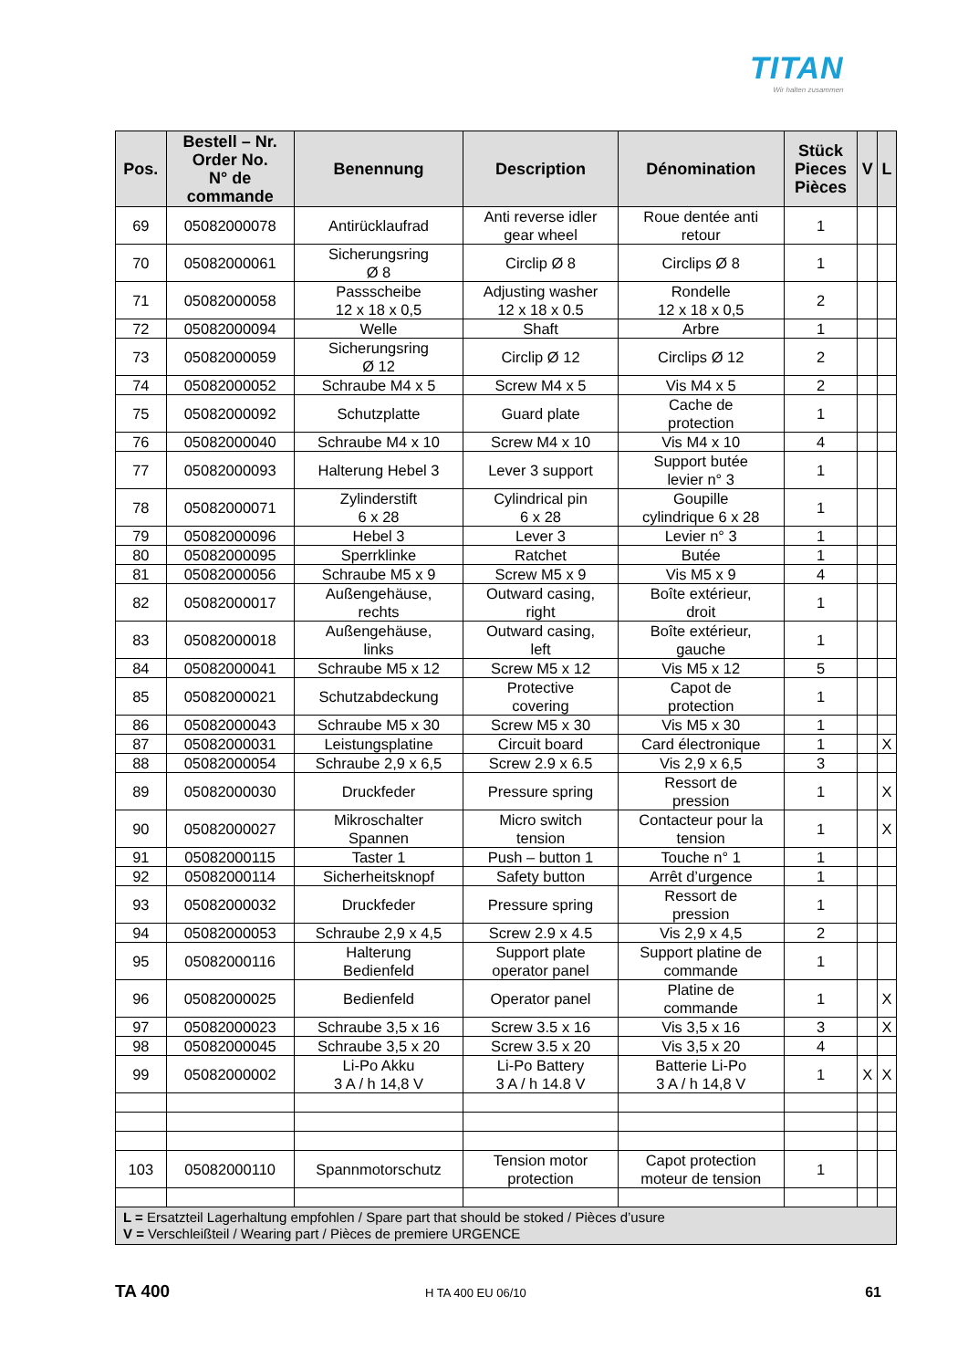TITAN
Wir halten zusammen
| Pos. | Bestell – Nr. Order No. N° de commande | Benennung | Description | Dénomination | Stück Pieces Pièces | V | L |
| --- | --- | --- | --- | --- | --- | --- | --- |
| 69 | 05082000078 | Antirücklaufrad | Anti reverse idler gear wheel | Roue dentée anti retour | 1 | | |
| 70 | 05082000061 | Sicherungsring Ø 8 | Circlip Ø 8 | Circlips Ø 8 | 1 | | |
| 71 | 05082000058 | Passscheibe 12 x 18 x 0,5 | Adjusting washer 12 x 18 x 0.5 | Rondelle 12 x 18 x 0,5 | 2 | | |
| 72 | 05082000094 | Welle | Shaft | Arbre | 1 | | |
| 73 | 05082000059 | Sicherungsring Ø 12 | Circlip Ø 12 | Circlips Ø 12 | 2 | | |
| 74 | 05082000052 | Schraube M4 x 5 | Screw M4 x 5 | Vis M4 x 5 | 2 | | |
| 75 | 05082000092 | Schutzplatte | Guard plate | Cache de protection | 1 | | |
| 76 | 05082000040 | Schraube M4 x 10 | Screw M4 x 10 | Vis M4 x 10 | 4 | | |
| 77 | 05082000093 | Halterung Hebel 3 | Lever 3 support | Support butée levier n° 3 | 1 | | |
| 78 | 05082000071 | Zylinderstift 6 x 28 | Cylindrical pin 6 x 28 | Goupille cylindrique 6 x 28 | 1 | | |
| 79 | 05082000096 | Hebel 3 | Lever 3 | Levier n° 3 | 1 | | |
| 80 | 05082000095 | Sperrklinke | Ratchet | Butée | 1 | | |
| 81 | 05082000056 | Schraube M5 x 9 | Screw M5 x 9 | Vis M5 x 9 | 4 | | |
| 82 | 05082000017 | Außengehäuse, rechts | Outward casing, right | Boîte extérieur, droit | 1 | | |
| 83 | 05082000018 | Außengehäuse, links | Outward casing, left | Boîte extérieur, gauche | 1 | | |
| 84 | 05082000041 | Schraube M5 x 12 | Screw M5 x 12 | Vis M5 x 12 | 5 | | |
| 85 | 05082000021 | Schutzabdeckung | Protective covering | Capot de protection | 1 | | |
| 86 | 05082000043 | Schraube M5 x 30 | Screw M5 x 30 | Vis M5 x 30 | 1 | | |
| 87 | 05082000031 | Leistungsplatine | Circuit board | Card électronique | 1 | | X |
| 88 | 05082000054 | Schraube 2,9 x 6,5 | Screw 2.9 x 6.5 | Vis 2,9 x 6,5 | 3 | | |
| 89 | 05082000030 | Druckfeder | Pressure spring | Ressort de pression | 1 | | X |
| 90 | 05082000027 | Mikroschalter Spannen | Micro switch tension | Contacteur pour la tension | 1 | | X |
| 91 | 05082000115 | Taster 1 | Push – button 1 | Touche n° 1 | 1 | | |
| 92 | 05082000114 | Sicherheitsknopf | Safety button | Arrêt d’urgence | 1 | | |
| 93 | 05082000032 | Druckfeder | Pressure spring | Ressort de pression | 1 | | |
| 94 | 05082000053 | Schraube 2,9 x 4,5 | Screw 2.9 x 4.5 | Vis 2,9 x 4,5 | 2 | | |
| 95 | 05082000116 | Halterung Bedienfeld | Support plate operator panel | Support platine de commande | 1 | | |
| 96 | 05082000025 | Bedienfeld | Operator panel | Platine de commande | 1 | | X |
| 97 | 05082000023 | Schraube 3,5 x 16 | Screw 3.5 x 16 | Vis 3,5 x 16 | 3 | | X |
| 98 | 05082000045 | Schraube 3,5 x 20 | Screw 3.5 x 20 | Vis 3,5 x 20 | 4 | | |
| 99 | 05082000002 | Li-Po Akku 3 A / h 14,8 V | Li-Po Battery 3 A / h 14.8 V | Batterie Li-Po 3 A / h 14,8 V | 1 | X | X |
| 103 | 05082000110 | Spannmotorschutz | Tension motor protection | Capot protection moteur de tension | 1 | | |
| L = Ersatzteil Lagerhaltung empfohlen / Spare part that should be stoked / Pièces d’usure V = Verschleißteil / Wearing part / Pièces de premiere URGENCE | | | | | | | |
TA 400 H TA 400 EU 06/10 61